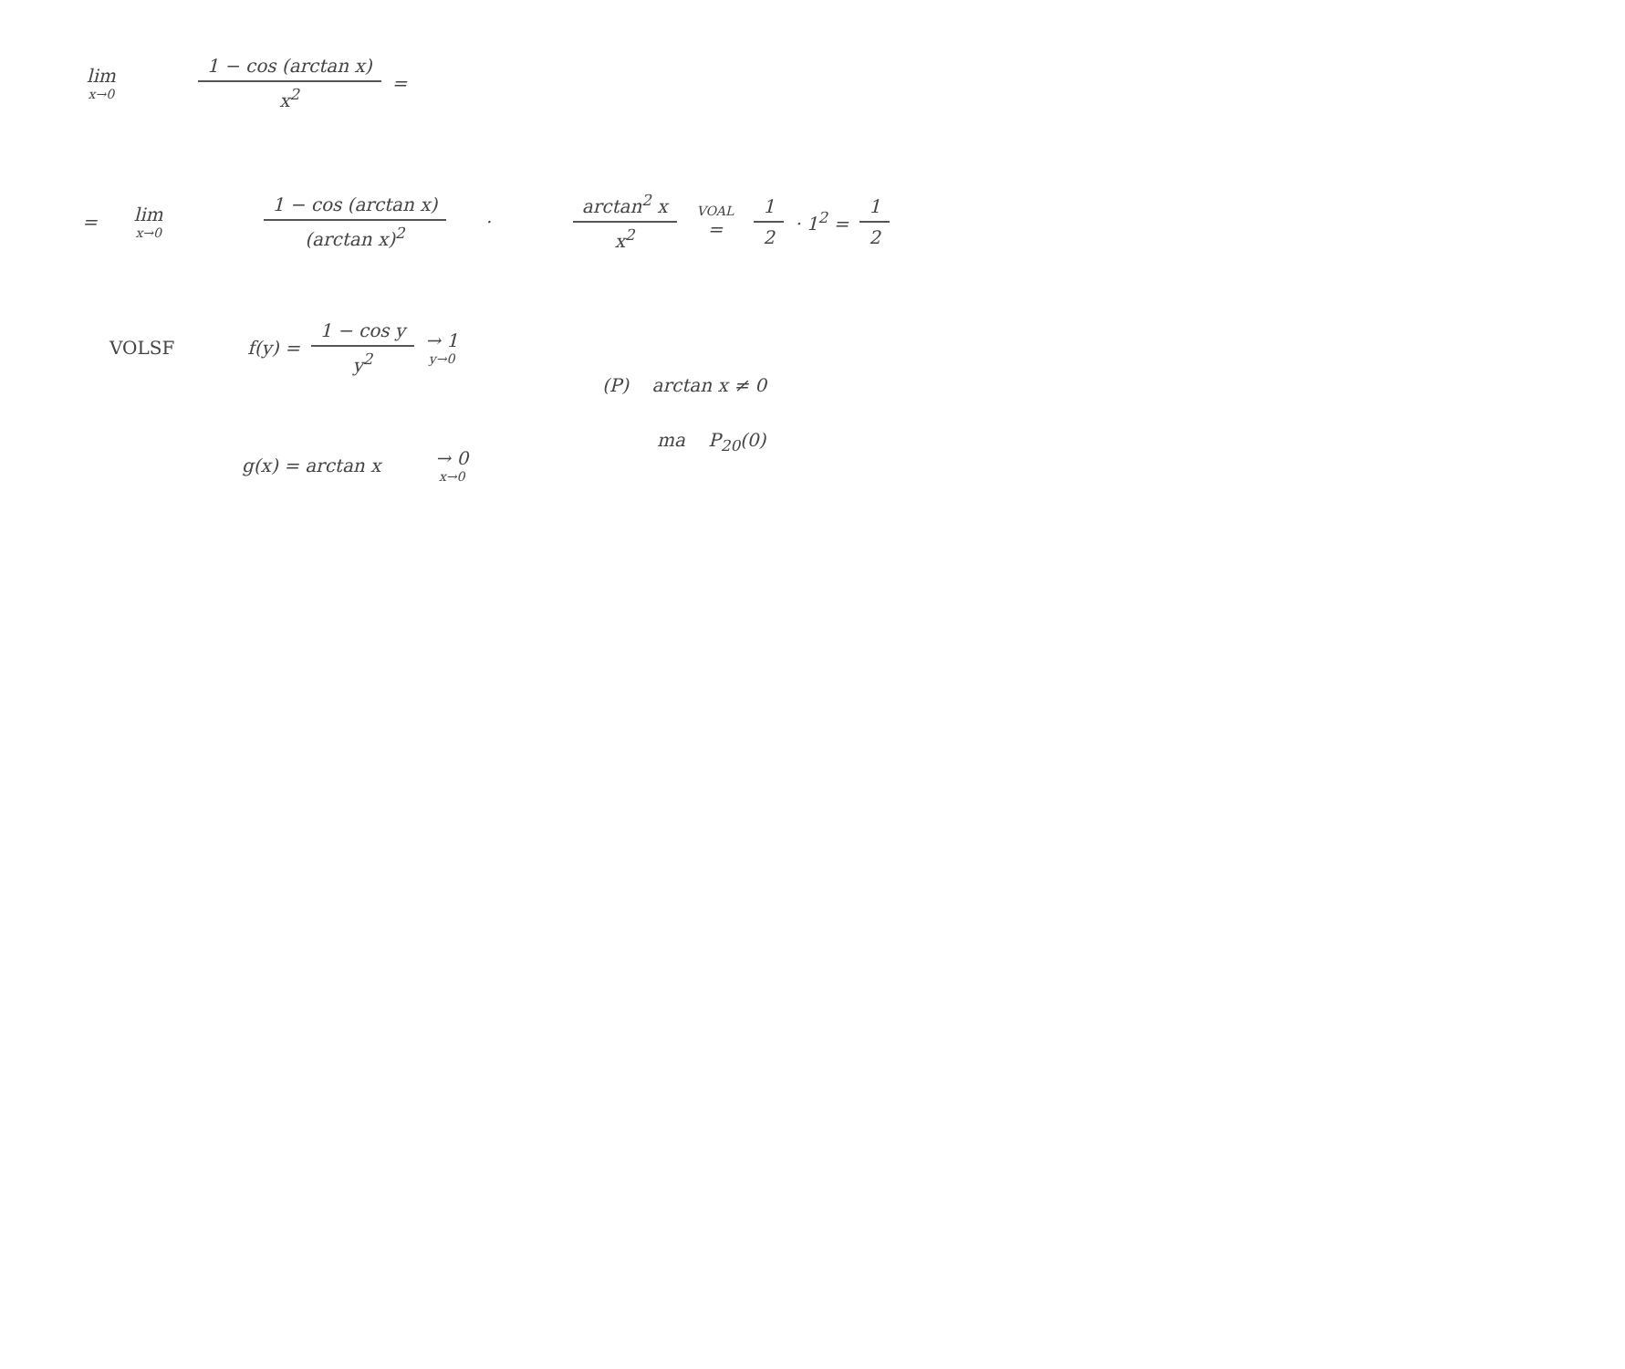lim x→0 1 − cos (arctan x) x<sup>2</sup> =
= lim x→0 1 − cos (arctan x) (arctan x)<sup>2</sup> · arctan<sup>2</sup> x x<sup>2</sup> VOAL = 1 2 · 1<sup>2</sup> = 1 2
VOLSF f(y) = 1 − cos y y<sup>2</sup> → 1 y→0
(P) arctan x ≠ 0
ma P<sub>20</sub>(0)
g(x) = arctan x → 0 x→0